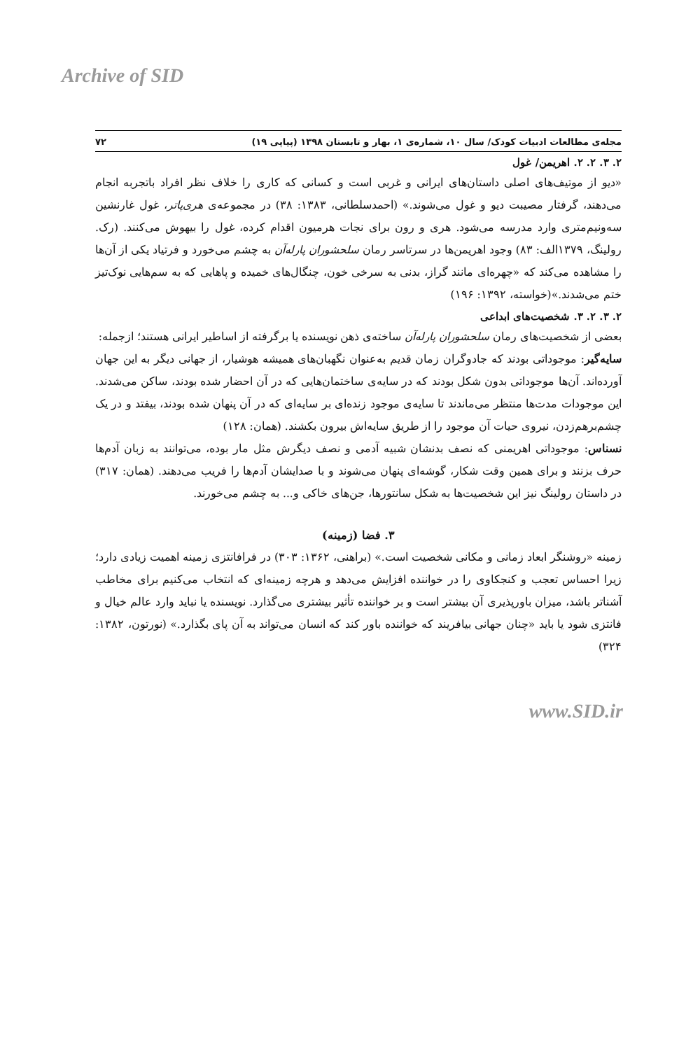Archive of SID
مجله‌ی مطالعات ادبیات کودک/ سال ۱۰، شماره‌ی ۱، بهار و تابستان ۱۳۹۸ (پیاپی ۱۹) ۷۲
۲. ۳. ۲. ۲. اهریمن/ غول
«دیو از موتیف‌های اصلی داستان‌های ایرانی و غربی است و کسانی که کاری را خلاف نظر افراد باتجربه انجام می‌دهند، گرفتار مصیبت دیو و غول می‌شوند.» (احمدسلطانی، ۱۳۸۳: ۳۸) در مجموعه‌ی هری‌پاتر، غول غارنشین سه‌ونیم‌متری وارد مدرسه می‌شود. هری و رون برای نجات هرمیون اقدام کرده، غول را بیهوش می‌کنند. (رک. رولینگ، ۱۳۷۹الف: ۸۳) وجود اهریمن‌ها در سرتاسر رمان سلحشوران پارله‌آن به چشم می‌خورد و فرتیاد یکی از آن‌ها را مشاهده می‌کند که «چهره‌ای مانند گراز، بدنی به سرخی خون، چنگال‌های خمیده و پاهایی که به سم‌هایی نوک‌تیز ختم می‌شدند.»(خواسته، ۱۳۹۲: ۱۹۶)
۲. ۳. ۲. ۳. شخصیت‌های ابداعی
بعضی از شخصیت‌های رمان سلحشوران پارله‌آن ساخته‌ی ذهن نویسنده یا برگرفته از اساطیر ایرانی هستند؛ ازجمله:
سایه‌گیر: موجوداتی بودند که جادوگران زمان قدیم به‌عنوان نگهبان‌های همیشه هوشیار، از جهانی دیگر به این جهان آورده‌اند. آن‌ها موجوداتی بدون شکل بودند که در سایه‌ی ساختمان‌هایی که در آن احضار شده بودند، ساکن می‌شدند. این موجودات مدت‌ها منتظر می‌ماندند تا سایه‌ی موجود زنده‌ای بر سایه‌ای که در آن پنهان شده بودند، بیفتد و در یک چشم‌برهم‌زدن، نیروی حیات آن موجود را از طریق سایه‌اش بیرون بکشند. (همان: ۱۲۸)
نسناس: موجوداتی اهریمنی که نصف بدنشان شبیه آدمی و نصف دیگرش مثل مار بوده، می‌توانند به زبان آدم‌ها حرف بزنند و برای همین وقت شکار، گوشه‌ای پنهان می‌شوند و با صدایشان آدم‌ها را فریب می‌دهند. (همان: ۳۱۷) در داستان رولینگ نیز این شخصیت‌ها به شکل سانتورها، جن‌های خاکی و... به چشم می‌خورند.
۳. فضا (زمینه)
زمینه «روشنگر ابعاد زمانی و مکانی شخصیت است.» (براهنی، ۱۳۶۲: ۳۰۳) در فرافانتزی زمینه اهمیت زیادی دارد؛ زیرا احساس تعجب و کنجکاوی را در خواننده افزایش می‌دهد و هرچه زمینه‌ای که انتخاب می‌کنیم برای مخاطب آشناتر باشد، میزان باورپذیری آن بیشتر است و بر خواننده تأثیر بیشتری می‌گذارد. نویسنده یا نباید وارد عالم خیال و فانتزی شود یا باید «چنان جهانی بیافریند که خواننده باور کند که انسان می‌تواند به آن پای بگذارد.» (نورتون، ۱۳۸۲: ۳۲۴)
www.SID.ir